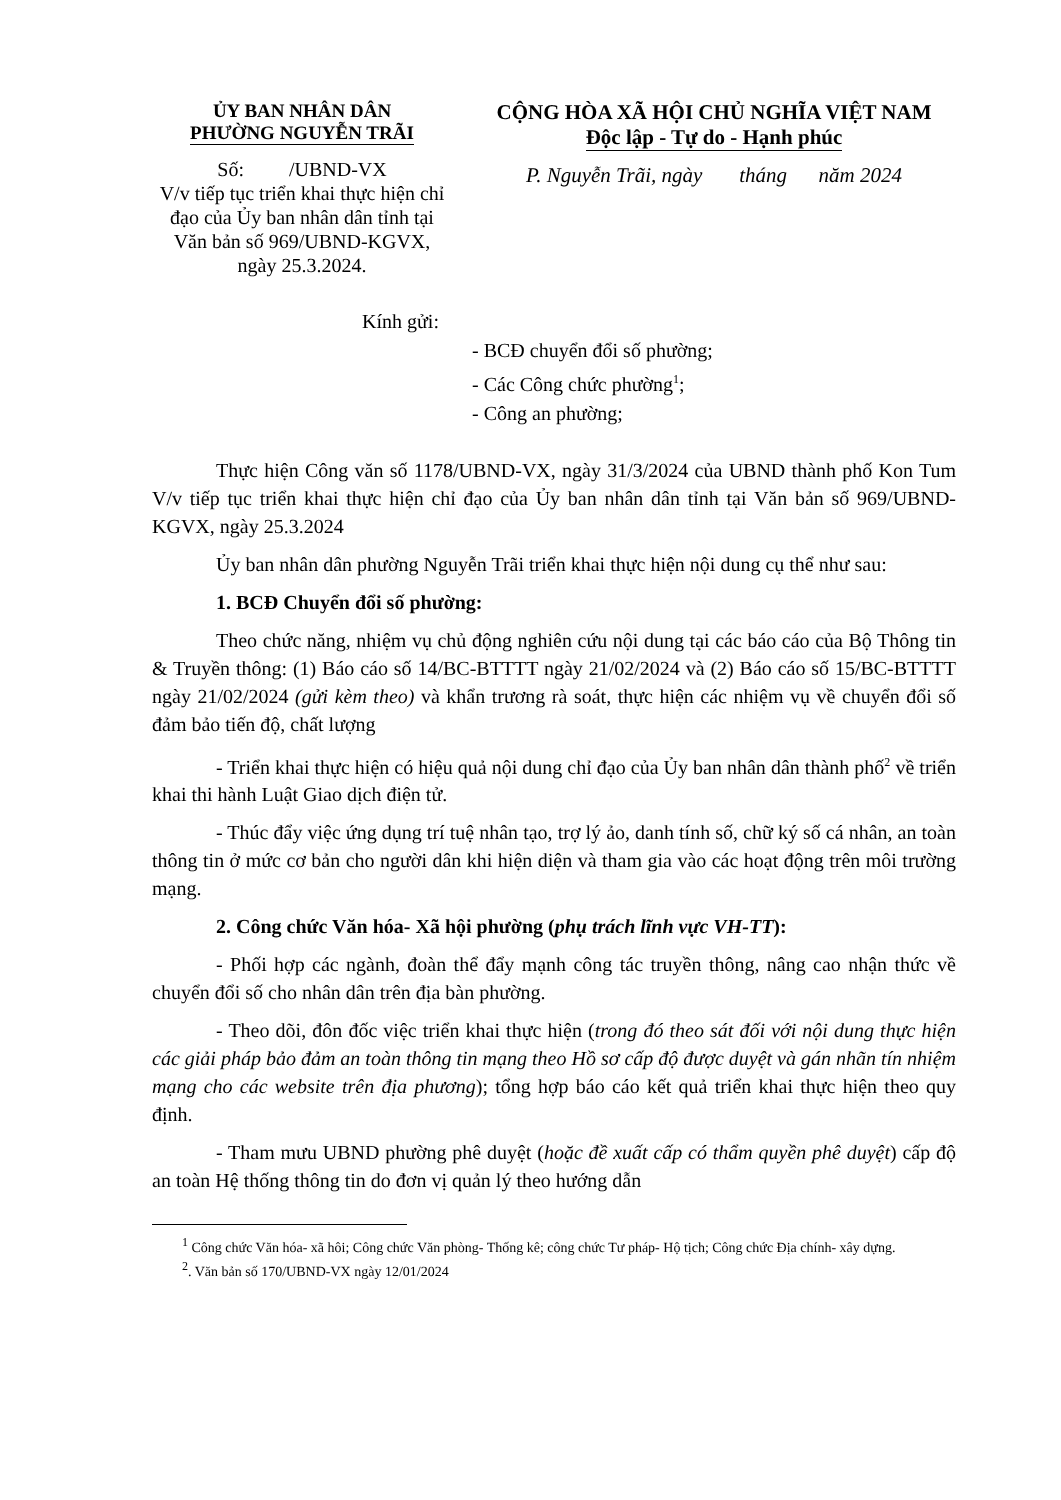ỦY BAN NHÂN DÂN
PHƯỜNG NGUYỄN TRÃI
Số: /UBND-VX
V/v tiếp tục triển khai thực hiện chỉ đạo của Ủy ban nhân dân tỉnh tại Văn bản số 969/UBND-KGVX, ngày 25.3.2024.
CỘNG HÒA XÃ HỘI CHỦ NGHĨA VIỆT NAM
Độc lập - Tự do - Hạnh phúc
P. Nguyễn Trãi, ngày tháng năm 2024
Kính gửi:
- BCĐ chuyển đổi số phường;
- Các Công chức phường<sup>1</sup>;
- Công an phường;
Thực hiện Công văn số 1178/UBND-VX, ngày 31/3/2024 của UBND thành phố Kon Tum V/v tiếp tục triển khai thực hiện chỉ đạo của Ủy ban nhân dân tỉnh tại Văn bản số 969/UBND-KGVX, ngày 25.3.2024
Ủy ban nhân dân phường Nguyễn Trãi triển khai thực hiện nội dung cụ thể như sau:
1. BCĐ Chuyển đổi số phường:
Theo chức năng, nhiệm vụ chủ động nghiên cứu nội dung tại các báo cáo của Bộ Thông tin & Truyền thông: (1) Báo cáo số 14/BC-BTTTT ngày 21/02/2024 và (2) Báo cáo số 15/BC-BTTTT ngày 21/02/2024 (gửi kèm theo) và khẩn trương rà soát, thực hiện các nhiệm vụ về chuyển đổi số đảm bảo tiến độ, chất lượng
- Triển khai thực hiện có hiệu quả nội dung chỉ đạo của Ủy ban nhân dân thành phố<sup>2</sup> về triển khai thi hành Luật Giao dịch điện tử.
- Thúc đẩy việc ứng dụng trí tuệ nhân tạo, trợ lý ảo, danh tính số, chữ ký số cá nhân, an toàn thông tin ở mức cơ bản cho người dân khi hiện diện và tham gia vào các hoạt động trên môi trường mạng.
2. Công chức Văn hóa- Xã hội phường (phụ trách lĩnh vực VH-TT):
- Phối hợp các ngành, đoàn thể đẩy mạnh công tác truyền thông, nâng cao nhận thức về chuyển đổi số cho nhân dân trên địa bàn phường.
- Theo dõi, đôn đốc việc triển khai thực hiện (trong đó theo sát đối với nội dung thực hiện các giải pháp bảo đảm an toàn thông tin mạng theo Hồ sơ cấp độ được duyệt và gán nhãn tín nhiệm mạng cho các website trên địa phương); tổng hợp báo cáo kết quả triển khai thực hiện theo quy định.
- Tham mưu UBND phường phê duyệt (hoặc đề xuất cấp có thẩm quyền phê duyệt) cấp độ an toàn Hệ thống thông tin do đơn vị quản lý theo hướng dẫn
<sup>1</sup> Công chức Văn hóa- xã hôi; Công chức Văn phòng- Thống kê; công chức Tư pháp- Hộ tịch; Công chức Địa chính- xây dựng.
<sup>2</sup>. Văn bản số 170/UBND-VX ngày 12/01/2024